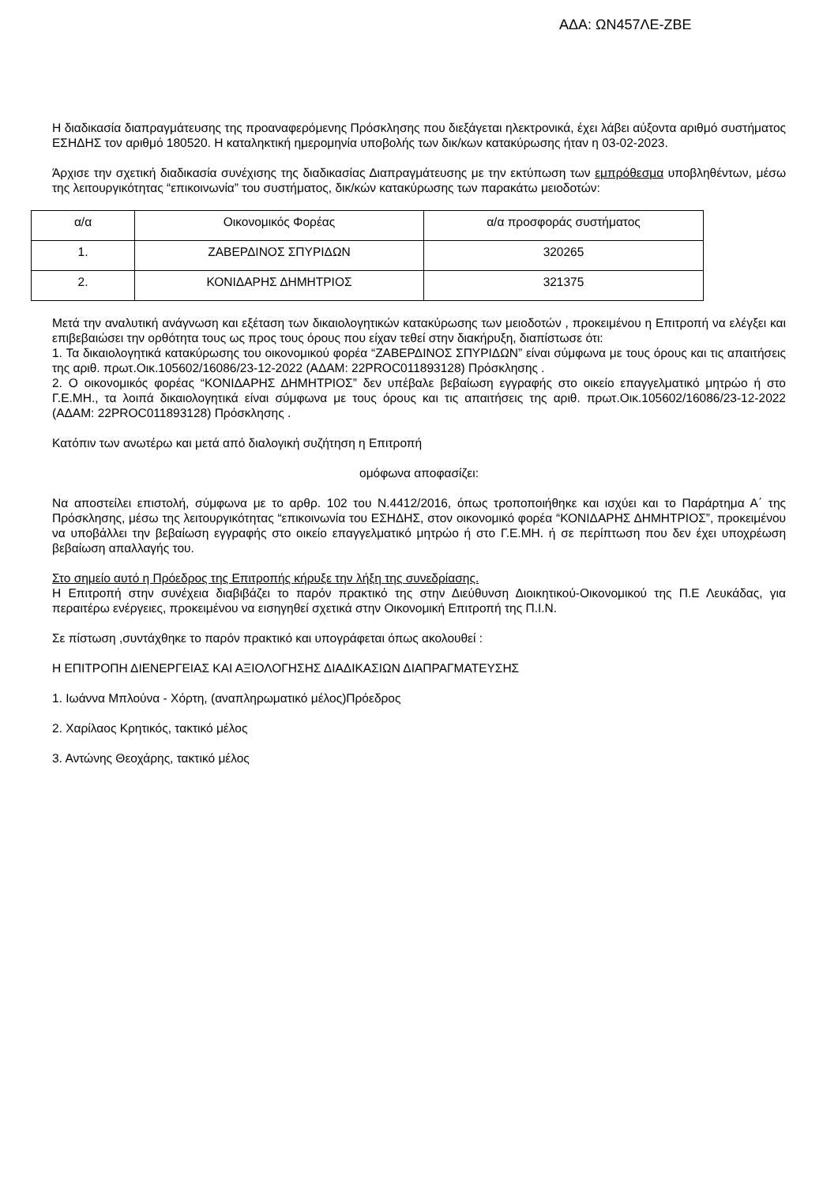ΑΔΑ: ΩΝ457ΛΕ-ΖΒΕ
Η διαδικασία διαπραγμάτευσης της προαναφερόμενης Πρόσκλησης που διεξάγεται ηλεκτρονικά, έχει λάβει αύξοντα αριθμό συστήματος ΕΣΗΔΗΣ τον αριθμό 180520. Η καταληκτική ημερομηνία υποβολής των δικ/κων κατακύρωσης ήταν η 03-02-2023.
Άρχισε την σχετική διαδικασία συνέχισης της διαδικασίας Διαπραγμάτευσης με την εκτύπωση των εμπρόθεσμα υποβληθέντων, μέσω της λειτουργικότητας “επικοινωνία” του συστήματος, δικ/κών κατακύρωσης των παρακάτω μειοδοτών:
| α/α | Οικονομικός Φορέας | α/α προσφοράς συστήματος |
| 1. | ΖΑΒΕΡΔΙΝΟΣ ΣΠΥΡΙΔΩΝ | 320265 |
| 2. | ΚΟΝΙΔΑΡΗΣ ΔΗΜΗΤΡΙΟΣ | 321375 |
Μετά την αναλυτική ανάγνωση και εξέταση των δικαιολογητικών κατακύρωσης των μειοδοτών , προκειμένου η Επιτροπή να ελέγξει και επιβεβαιώσει την ορθότητα τους ως προς τους όρους που είχαν τεθεί στην διακήρυξη, διαπίστωσε ότι:
1. Τα δικαιολογητικά κατακύρωσης του οικονομικού φορέα “ΖΑΒΕΡΔΙΝΟΣ ΣΠΥΡΙΔΩΝ” είναι σύμφωνα με τους όρους και τις απαιτήσεις της αριθ. πρωτ.Οικ.105602/16086/23-12-2022 (ΑΔΑΜ: 22PROC011893128) Πρόσκλησης .
2. Ο οικονομικός φορέας “ΚΟΝΙΔΑΡΗΣ ΔΗΜΗΤΡΙΟΣ” δεν υπέβαλε βεβαίωση εγγραφής στο οικείο επαγγελματικό μητρώο ή στο Γ.Ε.ΜΗ., τα λοιπά δικαιολογητικά είναι σύμφωνα με τους όρους και τις απαιτήσεις της αριθ. πρωτ.Οικ.105602/16086/23-12-2022 (ΑΔΑΜ: 22PROC011893128) Πρόσκλησης .
Κατόπιν των ανωτέρω και μετά από διαλογική συζήτηση η Επιτροπή
ομόφωνα αποφασίζει:
Να αποστείλει επιστολή, σύμφωνα με το αρθρ. 102 του Ν.4412/2016, όπως τροποποιήθηκε και ισχύει και το Παράρτημα Α΄ της Πρόσκλησης, μέσω της λειτουργικότητας “επικοινωνία του ΕΣΗΔΗΣ, στον οικονομικό φορέα “ΚΟΝΙΔΑΡΗΣ ΔΗΜΗΤΡΙΟΣ”, προκειμένου να υποβάλλει την βεβαίωση εγγραφής στο οικείο επαγγελματικό μητρώο ή στο Γ.Ε.ΜΗ. ή σε περίπτωση που δεν έχει υποχρέωση βεβαίωση απαλλαγής του.
Στο σημείο αυτό η Πρόεδρος της Επιτροπής κήρυξε την λήξη της συνεδρίασης.
Η Επιτροπή στην συνέχεια διαβιβάζει το παρόν πρακτικό της στην Διεύθυνση Διοικητικού-Οικονομικού της Π.Ε Λευκάδας, για περαιτέρω ενέργειες, προκειμένου να εισηγηθεί σχετικά στην Οικονομική Επιτροπή της Π.Ι.Ν.
Σε πίστωση ,συντάχθηκε το παρόν πρακτικό και υπογράφεται όπως ακολουθεί :
Η ΕΠΙΤΡΟΠΗ ΔΙΕΝΕΡΓΕΙΑΣ ΚΑΙ ΑΞΙΟΛΟΓΗΣΗΣ ΔΙΑΔΙΚΑΣΙΩΝ ΔΙΑΠΡΑΓΜΑΤΕΥΣΗΣ
1. Ιωάννα Μπλούνα - Χόρτη, (αναπληρωματικό μέλος)Πρόεδρος
2. Χαρίλαος Κρητικός, τακτικό μέλος
3. Αντώνης Θεοχάρης, τακτικό μέλος